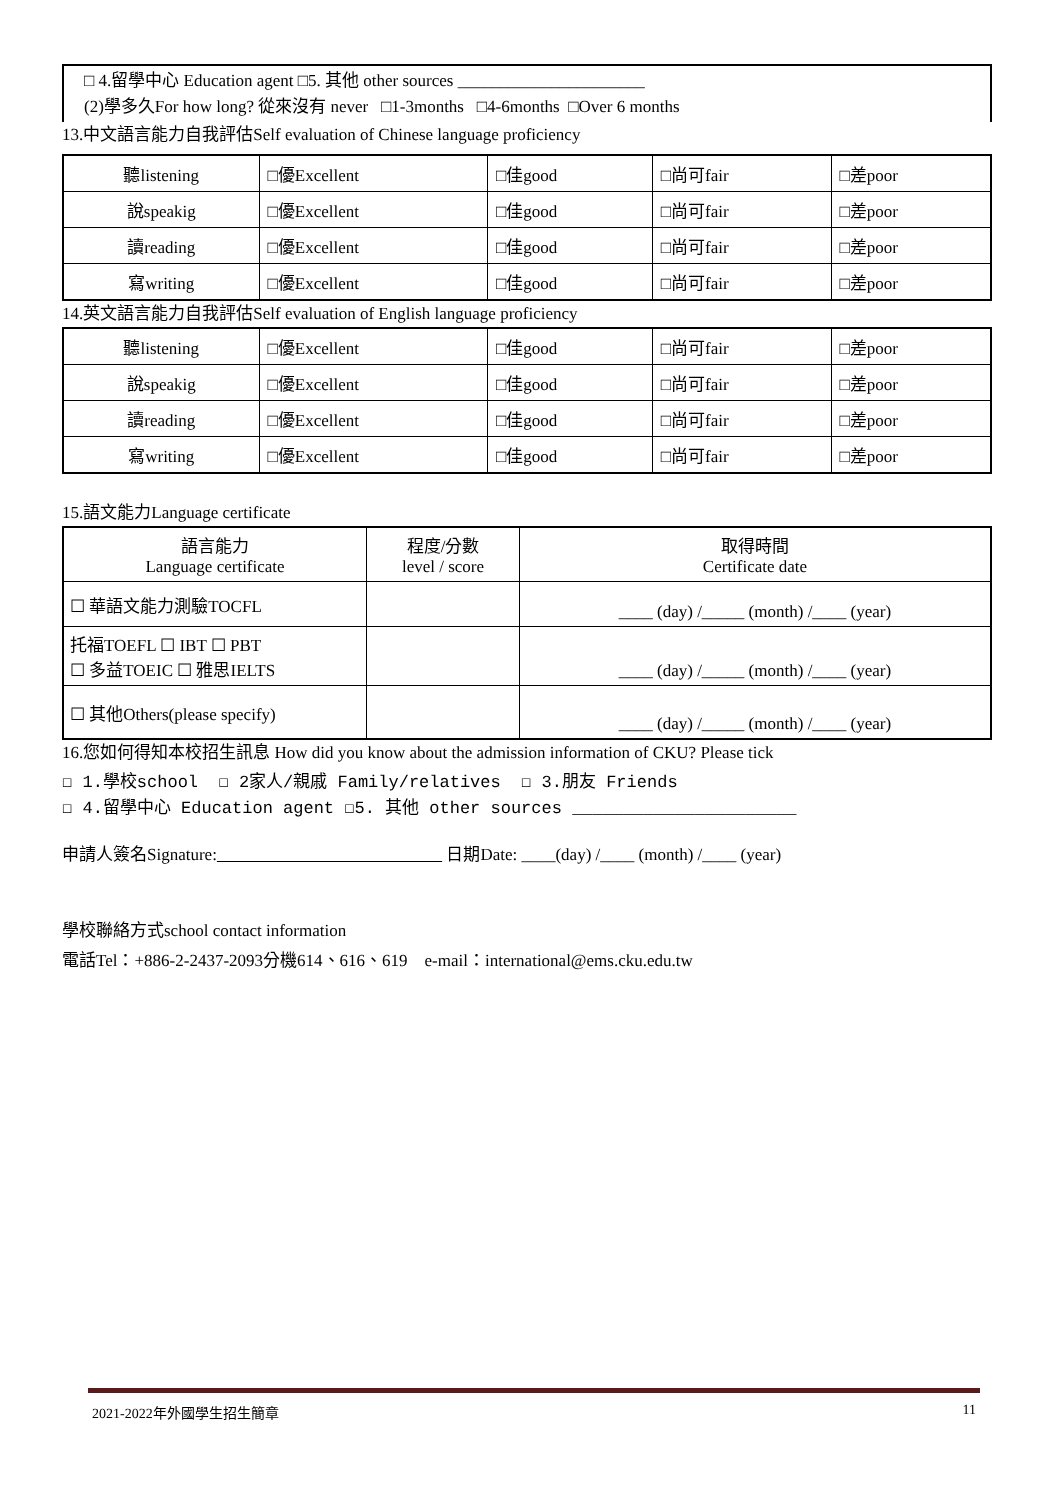□ 4.留學中心 Education agent □5. 其他 other sources ______________________
(2)學多久For how long? 從來沒有 never □1-3months □4-6months □Over 6 months
13.中文語言能力自我評估Self evaluation of Chinese language proficiency
| 聽listening | □優Excellent | □佳good | □尚可fair | □差poor |
| 說speakig | □優Excellent | □佳good | □尚可fair | □差poor |
| 讀reading | □優Excellent | □佳good | □尚可fair | □差poor |
| 寫writing | □優Excellent | □佳good | □尚可fair | □差poor |
14.英文語言能力自我評估Self evaluation of English language proficiency
| 聽listening | □優Excellent | □佳good | □尚可fair | □差poor |
| 說speakig | □優Excellent | □佳good | □尚可fair | □差poor |
| 讀reading | □優Excellent | □佳good | □尚可fair | □差poor |
| 寫writing | □優Excellent | □佳good | □尚可fair | □差poor |
15.語文能力Language certificate
| 語言能力 Language certificate | 程度/分數 level / score | 取得時間 Certificate date |
| ☐ 華語文能力測驗TOCFL | | ____ (day) /_____ (month) /____ (year) |
| 托福TOEFL ☐ IBT ☐ PBT ☐ 多益TOEIC ☐ 雅思IELTS | | ____ (day) /_____ (month) /____ (year) |
| ☐ 其他Others(please specify) | | ____ (day) /_____ (month) /____ (year) |
16.您如何得知本校招生訊息 How did you know about the admission information of CKU? Please tick
☐ 1.學校school ☐ 2家人/親戚 Family/relatives ☐ 3.朋友 Friends
☐ 4.留學中心 Education agent ☐5. 其他 other sources ______________________
申請人簽名Signature: 日期Date: ____(day) /____ (month) /____ (year)
學校聯絡方式school contact information
電話Tel：+886-2-2437-2093分機614、616、619 e-mail：international@ems.cku.edu.tw
2021-2022年外國學生招生簡章 11